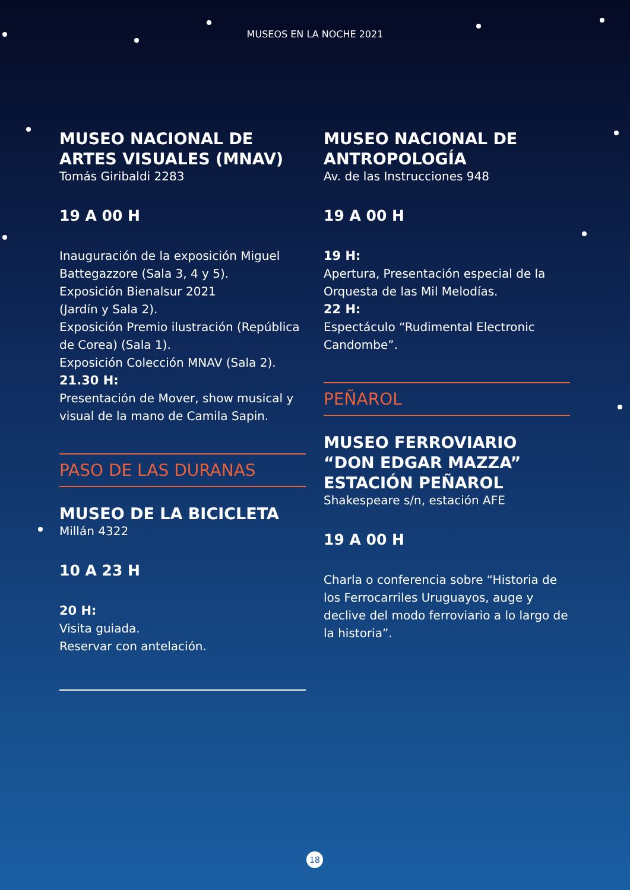MUSEOS EN LA NOCHE 2021
MUSEO NACIONAL DE ARTES VISUALES (MNAV)
Tomás Giribaldi 2283
19 A 00 H
Inauguración de la exposición Miguel Battegazzore (Sala 3, 4 y 5).
Exposición Bienalsur 2021
(Jardín y Sala 2).
Exposición Premio ilustración (República de Corea) (Sala 1).
Exposición Colección MNAV (Sala 2).
21.30 H:
Presentación de Mover, show musical y visual de la mano de Camila Sapin.
PASO DE LAS DURANAS
MUSEO DE LA BICICLETA
Millán 4322
10 A 23 H
20 H:
Visita guiada.
Reservar con antelación.
MUSEO NACIONAL DE ANTROPOLOGÍA
Av. de las Instrucciones 948
19 A 00 H
19 H:
Apertura, Presentación especial de la Orquesta de las Mil Melodías.
22 H:
Espectáculo “Rudimental Electronic Candombe”.
PEÑAROL
MUSEO FERROVIARIO “DON EDGAR MAZZA” ESTACIÓN PEÑAROL
Shakespeare s/n, estación AFE
19 A 00 H
Charla o conferencia sobre “Historia de los Ferrocarriles Uruguayos, auge y declive del modo ferroviario a lo largo de la historia”.
18